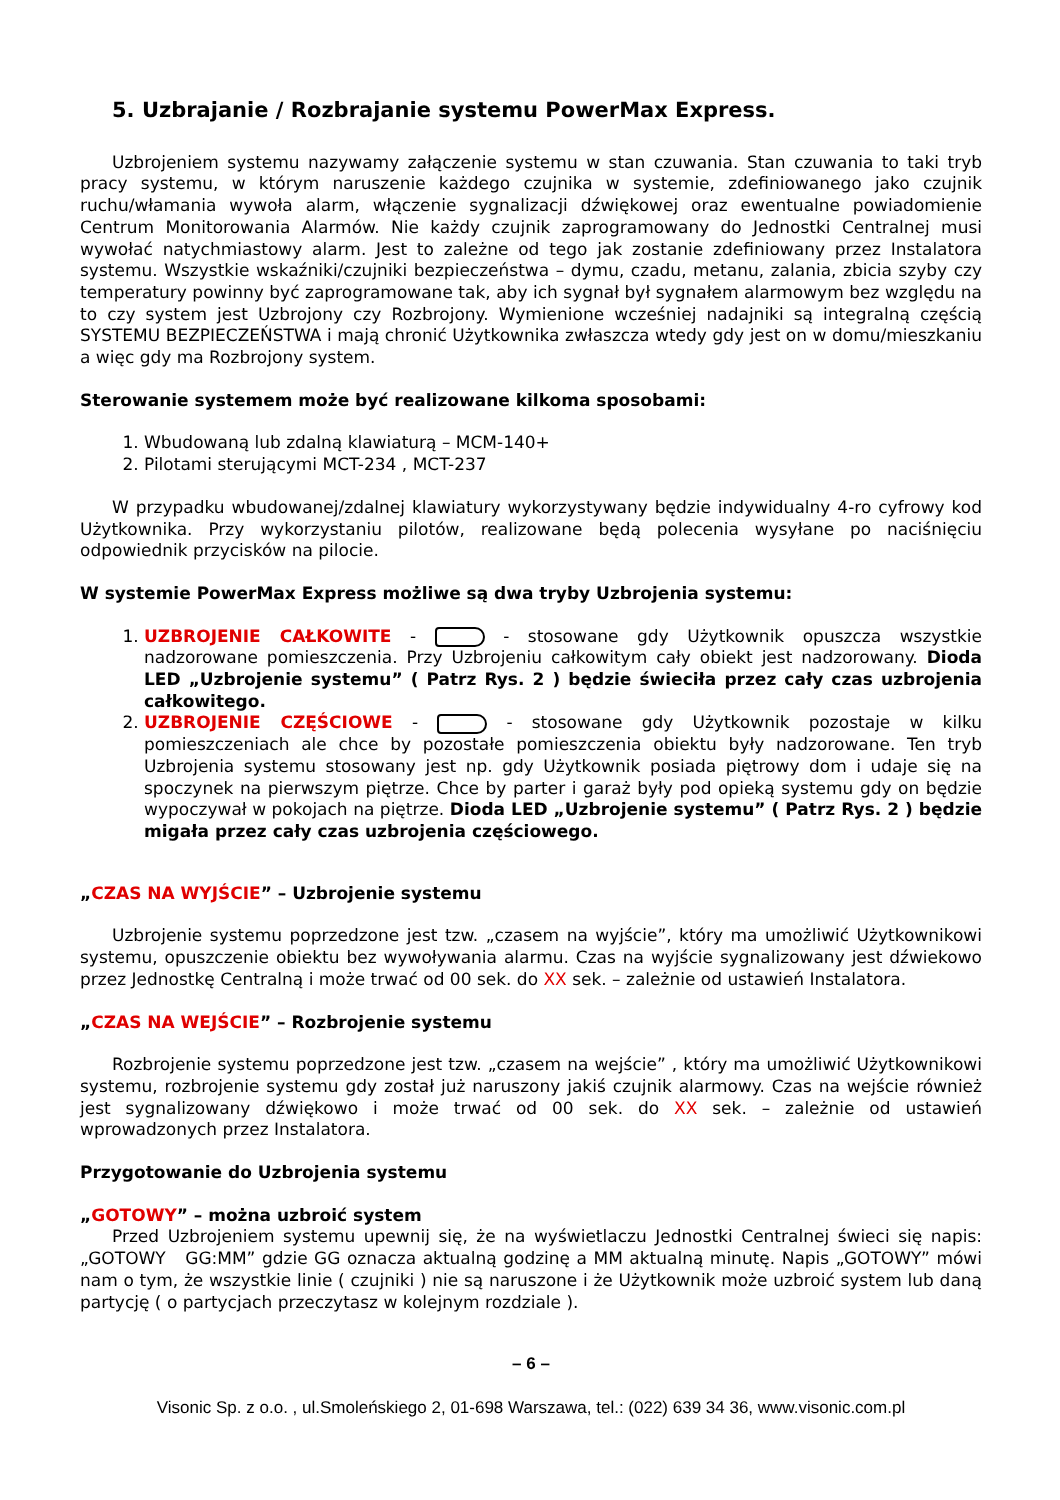5. Uzbrajanie / Rozbrajanie systemu PowerMax Express.
Uzbrojeniem systemu nazywamy załączenie systemu w stan czuwania. Stan czuwania to taki tryb pracy systemu, w którym naruszenie każdego czujnika w systemie, zdefiniowanego jako czujnik ruchu/włamania wywoła alarm, włączenie sygnalizacji dźwiękowej oraz ewentualne powiadomienie Centrum Monitorowania Alarmów. Nie każdy czujnik zaprogramowany do Jednostki Centralnej musi wywołać natychmiastowy alarm. Jest to zależne od tego jak zostanie zdefiniowany przez Instalatora systemu. Wszystkie wskaźniki/czujniki bezpieczeństwa – dymu, czadu, metanu, zalania, zbicia szyby czy temperatury powinny być zaprogramowane tak, aby ich sygnał był sygnałem alarmowym bez względu na to czy system jest Uzbrojony czy Rozbrojony. Wymienione wcześniej nadajniki są integralną częścią SYSTEMU BEZPIECZEŃSTWA i mają chronić Użytkownika zwłaszcza wtedy gdy jest on w domu/mieszkaniu a więc gdy ma Rozbrojony system.
Sterowanie systemem może być realizowane kilkoma sposobami:
1. Wbudowaną lub zdalną klawiaturą – MCM-140+
2. Pilotami sterującymi MCT-234 , MCT-237
W przypadku wbudowanej/zdalnej klawiatury wykorzystywany będzie indywidualny 4-ro cyfrowy kod Użytkownika. Przy wykorzystaniu pilotów, realizowane będą polecenia wysyłane po naciśnięciu odpowiednik przycisków na pilocie.
W systemie PowerMax Express możliwe są dwa tryby Uzbrojenia systemu:
1. UZBROJENIE CAŁKOWITE - - stosowane gdy Użytkownik opuszcza wszystkie nadzorowane pomieszczenia. Przy Uzbrojeniu całkowitym cały obiekt jest nadzorowany. Dioda LED „Uzbrojenie systemu” ( Patrz Rys. 2 ) będzie świeciła przez cały czas uzbrojenia całkowitego.
2. UZBROJENIE CZĘŚCIOWE - - stosowane gdy Użytkownik pozostaje w kilku pomieszczeniach ale chce by pozostałe pomieszczenia obiektu były nadzorowane. Ten tryb Uzbrojenia systemu stosowany jest np. gdy Użytkownik posiada piętrowy dom i udaje się na spoczynek na pierwszym piętrze. Chce by parter i garaż były pod opieką systemu gdy on będzie wypoczywał w pokojach na piętrze. Dioda LED „Uzbrojenie systemu” ( Patrz Rys. 2 ) będzie migała przez cały czas uzbrojenia częściowego.
„CZAS NA WYJŚCIE” – Uzbrojenie systemu
Uzbrojenie systemu poprzedzone jest tzw. „czasem na wyjście”, który ma umożliwić Użytkownikowi systemu, opuszczenie obiektu bez wywoływania alarmu. Czas na wyjście sygnalizowany jest dźwiekowo przez Jednostkę Centralną i może trwać od 00 sek. do XX sek. – zależnie od ustawień Instalatora.
„CZAS NA WEJŚCIE” – Rozbrojenie systemu
Rozbrojenie systemu poprzedzone jest tzw. „czasem na wejście” , który ma umożliwić Użytkownikowi systemu, rozbrojenie systemu gdy został już naruszony jakiś czujnik alarmowy. Czas na wejście również jest sygnalizowany dźwiękowo i może trwać od 00 sek. do XX sek. – zależnie od ustawień wprowadzonych przez Instalatora.
Przygotowanie do Uzbrojenia systemu
„GOTOWY” – można uzbroić system
Przed Uzbrojeniem systemu upewnij się, że na wyświetlaczu Jednostki Centralnej świeci się napis: „GOTOWY GG:MM” gdzie GG oznacza aktualną godzinę a MM aktualną minutę. Napis „GOTOWY” mówi nam o tym, że wszystkie linie ( czujniki ) nie są naruszone i że Użytkownik może uzbroić system lub daną partycję ( o partycjach przeczytasz w kolejnym rozdziale ).
– 6 –
Visonic Sp. z o.o. , ul.Smoleńskiego 2, 01-698 Warszawa, tel.: (022) 639 34 36, www.visonic.com.pl